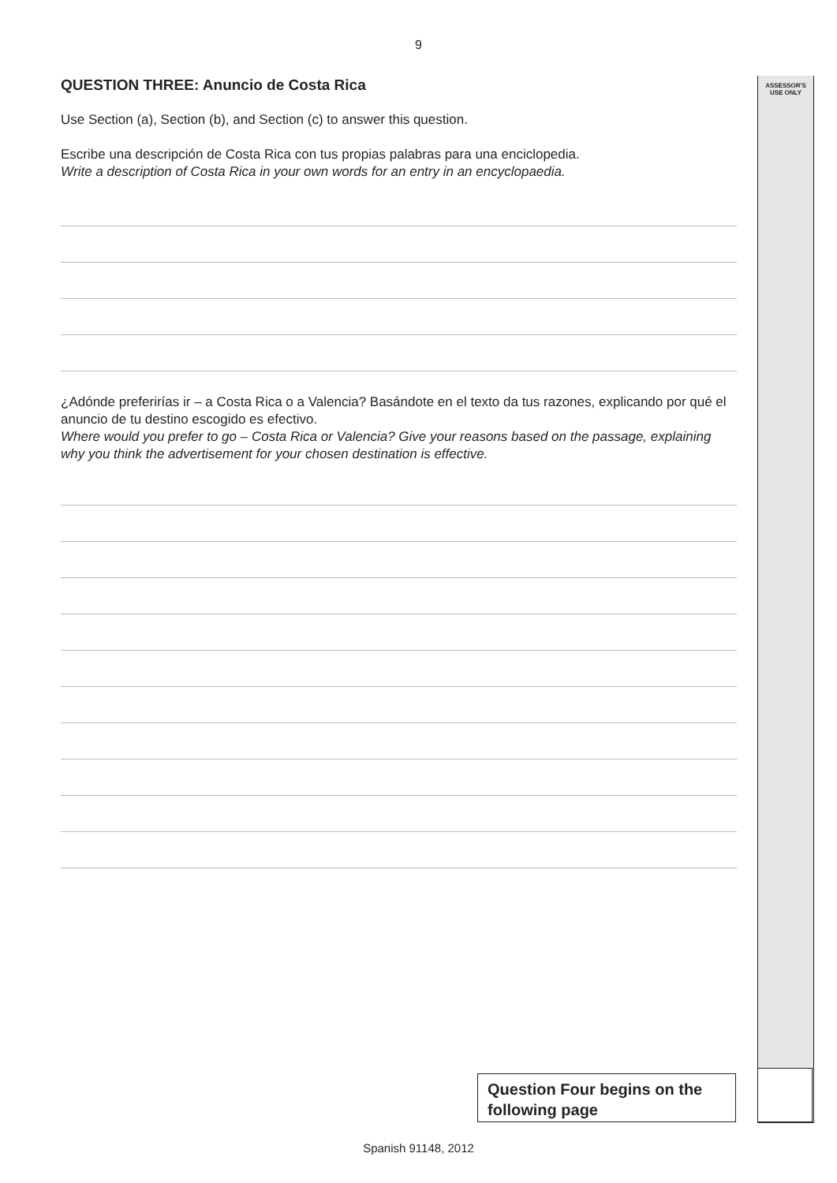9
ASSESSOR'S
USE ONLY
QUESTION THREE: Anuncio de Costa Rica
Use Section (a), Section (b), and Section (c) to answer this question.
Escribe una descripción de Costa Rica con tus propias palabras para una enciclopedia.
Write a description of Costa Rica in your own words for an entry in an encyclopaedia.
¿Adónde preferirías ir – a Costa Rica o a Valencia? Basándote en el texto da tus razones, explicando por qué el anuncio de tu destino escogido es efectivo.
Where would you prefer to go – Costa Rica or Valencia? Give your reasons based on the passage, explaining why you think the advertisement for your chosen destination is effective.
Question Four begins on the following page
Spanish 91148, 2012